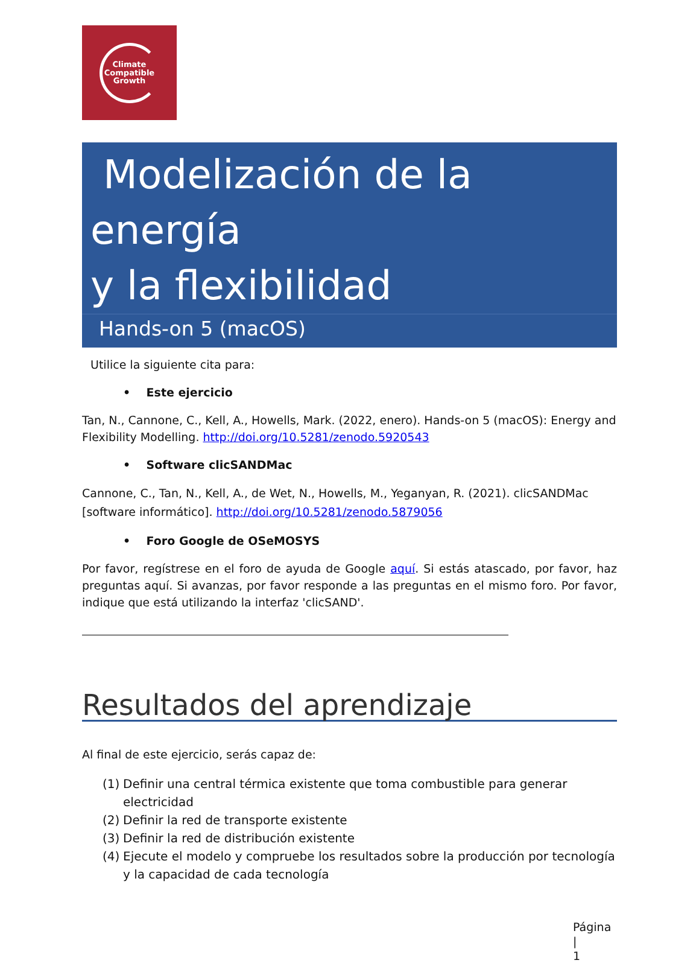Climate
Compatible
Growth
Modelización de la energía
y la flexibilidad
Hands-on 5 (macOS)
Utilice la siguiente cita para:
• Este ejercicio
Tan, N., Cannone, C., Kell, A., Howells, Mark. (2022, enero). Hands-on 5 (macOS): Energy and Flexibility Modelling. http://doi.org/10.5281/zenodo.5920543
• Software clicSANDMac
Cannone, C., Tan, N., Kell, A., de Wet, N., Howells, M., Yeganyan, R. (2021). clicSANDMac [software informático]. http://doi.org/10.5281/zenodo.5879056
• Foro Google de OSeMOSYS
Por favor, regístrese en el foro de ayuda de Google aquí. Si estás atascado, por favor, haz preguntas aquí. Si avanzas, por favor responde a las preguntas en el mismo foro. Por favor, indique que está utilizando la interfaz 'clicSAND'.
Resultados del aprendizaje
Al final de este ejercicio, serás capaz de:
(1) Definir una central térmica existente que toma combustible para generar electricidad
(2) Definir la red de transporte existente
(3) Definir la red de distribución existente
(4) Ejecute el modelo y compruebe los resultados sobre la producción por tecnología y la capacidad de cada tecnología
Página |
1